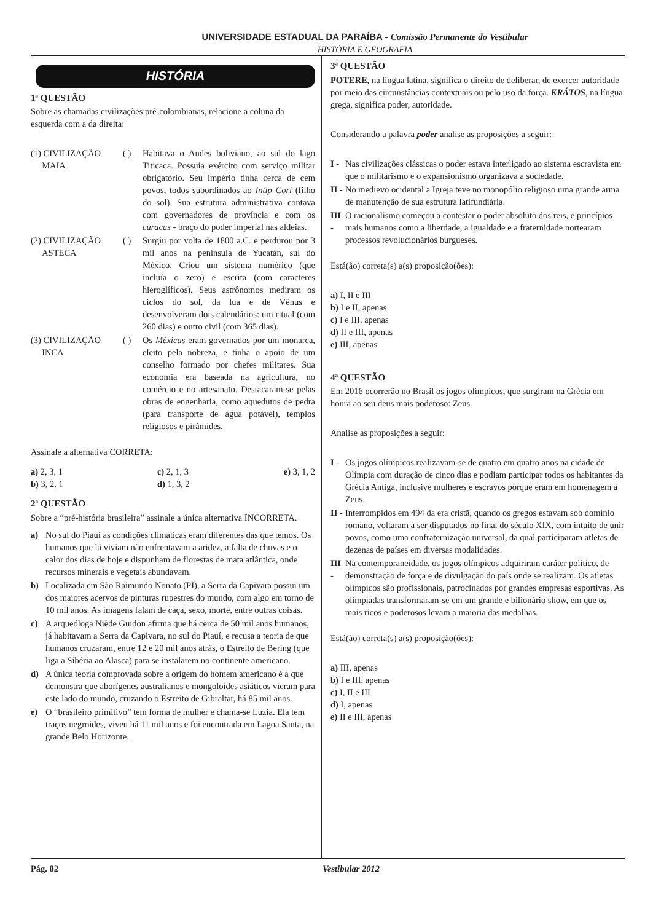UNIVERSIDADE ESTADUAL DA PARAÍBA - Comissão Permanente do Vestibular
HISTÓRIA E GEOGRAFIA
HISTÓRIA
1ª QUESTÃO
Sobre as chamadas civilizações pré-colombianas, relacione a coluna da esquerda com a da direita:
(1) CIVILIZAÇÃO
MAIA
( ) Habitava o Andes boliviano, ao sul do lago Titicaca. Possuía exército com serviço militar obrigatório. Seu império tinha cerca de cem povos, todos subordinados ao Intip Cori (filho do sol). Sua estrutura administrativa contava com governadores de província e com os curacas - braço do poder imperial nas aldeias.
(2) CIVILIZAÇÃO
ASTECA
( ) Surgiu por volta de 1800 a.C. e perdurou por 3 mil anos na península de Yucatán, sul do México. Criou um sistema numérico (que incluía o zero) e escrita (com caracteres hieroglíficos). Seus astrônomos mediram os ciclos do sol, da lua e de Vênus e desenvolveram dois calendários: um ritual (com 260 dias) e outro civil (com 365 dias).
(3) CIVILIZAÇÃO
INCA
( ) Os Méxicas eram governados por um monarca, eleito pela nobreza, e tinha o apoio de um conselho formado por chefes militares. Sua economia era baseada na agricultura, no comércio e no artesanato. Destacaram-se pelas obras de engenharia, como aquedutos de pedra (para transporte de água potável), templos religiosos e pirâmides.
Assinale a alternativa CORRETA:
a) 2, 3, 1
b) 3, 2, 1
c) 2, 1, 3
d) 1, 3, 2
e) 3, 1, 2
2ª QUESTÃO
Sobre a “pré-história brasileira” assinale a única alternativa INCORRETA.
a) No sul do Piauí as condições climáticas eram diferentes das que temos. Os humanos que lá viviam não enfrentavam a aridez, a falta de chuvas e o calor dos dias de hoje e dispunham de florestas de mata atlântica, onde recursos minerais e vegetais abundavam.
b) Localizada em São Raimundo Nonato (PI), a Serra da Capivara possui um dos maiores acervos de pinturas rupestres do mundo, com algo em torno de 10 mil anos. As imagens falam de caça, sexo, morte, entre outras coisas.
c) A arqueóloga Niède Guidon afirma que há cerca de 50 mil anos humanos, já habitavam a Serra da Capivara, no sul do Piauí, e recusa a teoria de que humanos cruzaram, entre 12 e 20 mil anos atrás, o Estreito de Bering (que liga a Sibéria ao Alasca) para se instalarem no continente americano.
d) A única teoria comprovada sobre a origem do homem americano é a que demonstra que aborígenes australianos e mongoloides asiáticos vieram para este lado do mundo, cruzando o Estreito de Gibraltar, há 85 mil anos.
e) O “brasileiro primitivo” tem forma de mulher e chama-se Luzia. Ela tem traços negroides, viveu há 11 mil anos e foi encontrada em Lagoa Santa, na grande Belo Horizonte.
3ª QUESTÃO
POTERE, na língua latina, significa o direito de deliberar, de exercer autoridade por meio das circunstâncias contextuais ou pelo uso da força. KRÁTOS, na língua grega, significa poder, autoridade.
Considerando a palavra poder analise as proposições a seguir:
I - Nas civilizações clássicas o poder estava interligado ao sistema escravista em que o militarismo e o expansionismo organizava a sociedade.
II - No medievo ocidental a Igreja teve no monopólio religioso uma grande arma de manutenção de sua estrutura latifundiária.
III - O racionalismo começou a contestar o poder absoluto dos reis, e princípios mais humanos como a liberdade, a igualdade e a fraternidade nortearam processos revolucionários burgueses.
Está(ão) correta(s) a(s) proposição(ões):
a) I, II e III
b) I e II, apenas
c) I e III, apenas
d) II e III, apenas
e) III, apenas
4ª QUESTÃO
Em 2016 ocorrerão no Brasil os jogos olímpicos, que surgiram na Grécia em honra ao seu deus mais poderoso: Zeus.
Analise as proposições a seguir:
I - Os jogos olímpicos realizavam-se de quatro em quatro anos na cidade de Olímpia com duração de cinco dias e podiam participar todos os habitantes da Grécia Antiga, inclusive mulheres e escravos porque eram em homenagem a Zeus.
II - Interrompidos em 494 da era cristã, quando os gregos estavam sob domínio romano, voltaram a ser disputados no final do século XIX, com intuito de unir povos, como uma confraternização universal, da qual participaram atletas de dezenas de países em diversas modalidades.
III - Na contemporaneidade, os jogos olímpicos adquiriram caráter político, de demonstração de força e de divulgação do país onde se realizam. Os atletas olímpicos são profissionais, patrocinados por grandes empresas esportivas. As olimpíadas transformaram-se em um grande e bilionário show, em que os mais ricos e poderosos levam a maioria das medalhas.
Está(ão) correta(s) a(s) proposição(ões):
a) III, apenas
b) I e III, apenas
c) I, II e III
d) I, apenas
e) II e III, apenas
Pág. 02 Vestibular 2012